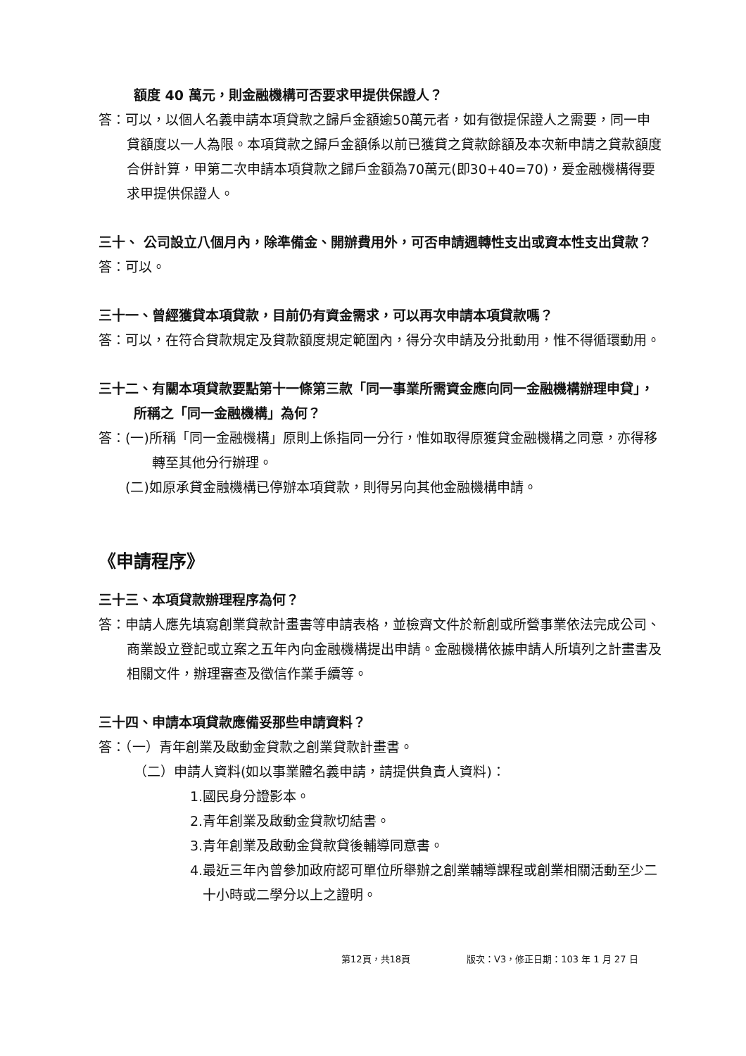額度 40 萬元，則金融機構可否要求甲提供保證人？
答：可以，以個人名義申請本項貸款之歸戶金額逾50萬元者，如有徵提保證人之需要，同一申貸額度以一人為限。本項貸款之歸戶金額係以前已獲貸之貸款餘額及本次新申請之貸款額度合併計算，甲第二次申請本項貸款之歸戶金額為70萬元(即30+40=70)，爰金融機構得要求甲提供保證人。
三十、 公司設立八個月內，除準備金、開辦費用外，可否申請週轉性支出或資本性支出貸款？
答：可以。
三十一、曾經獲貸本項貸款，目前仍有資金需求，可以再次申請本項貸款嗎？
答：可以，在符合貸款規定及貸款額度規定範圍內，得分次申請及分批動用，惟不得循環動用。
三十二、有關本項貸款要點第十一條第三款「同一事業所需資金應向同一金融機構辦理申貸」，所稱之「同一金融機構」為何？
答：(一)所稱「同一金融機構」原則上係指同一分行，惟如取得原獲貸金融機構之同意，亦得移轉至其他分行辦理。
(二)如原承貸金融機構已停辦本項貸款，則得另向其他金融機構申請。
《申請程序》
三十三、本項貸款辦理程序為何？
答：申請人應先填寫創業貸款計畫書等申請表格，並檢齊文件於新創或所營事業依法完成公司、商業設立登記或立案之五年內向金融機構提出申請。金融機構依據申請人所填列之計畫書及相關文件，辦理審查及徵信作業手續等。
三十四、申請本項貸款應備妥那些申請資料？
答：（一）青年創業及啟動金貸款之創業貸款計畫書。
（二）申請人資料(如以事業體名義申請，請提供負責人資料)：
1.國民身分證影本。
2.青年創業及啟動金貸款切結書。
3.青年創業及啟動金貸款貸後輔導同意書。
4.最近三年內曾參加政府認可單位所舉辦之創業輔導課程或創業相關活動至少二十小時或二學分以上之證明。
第12頁，共18頁 版次：V3，修正日期：103 年 1 月 27 日